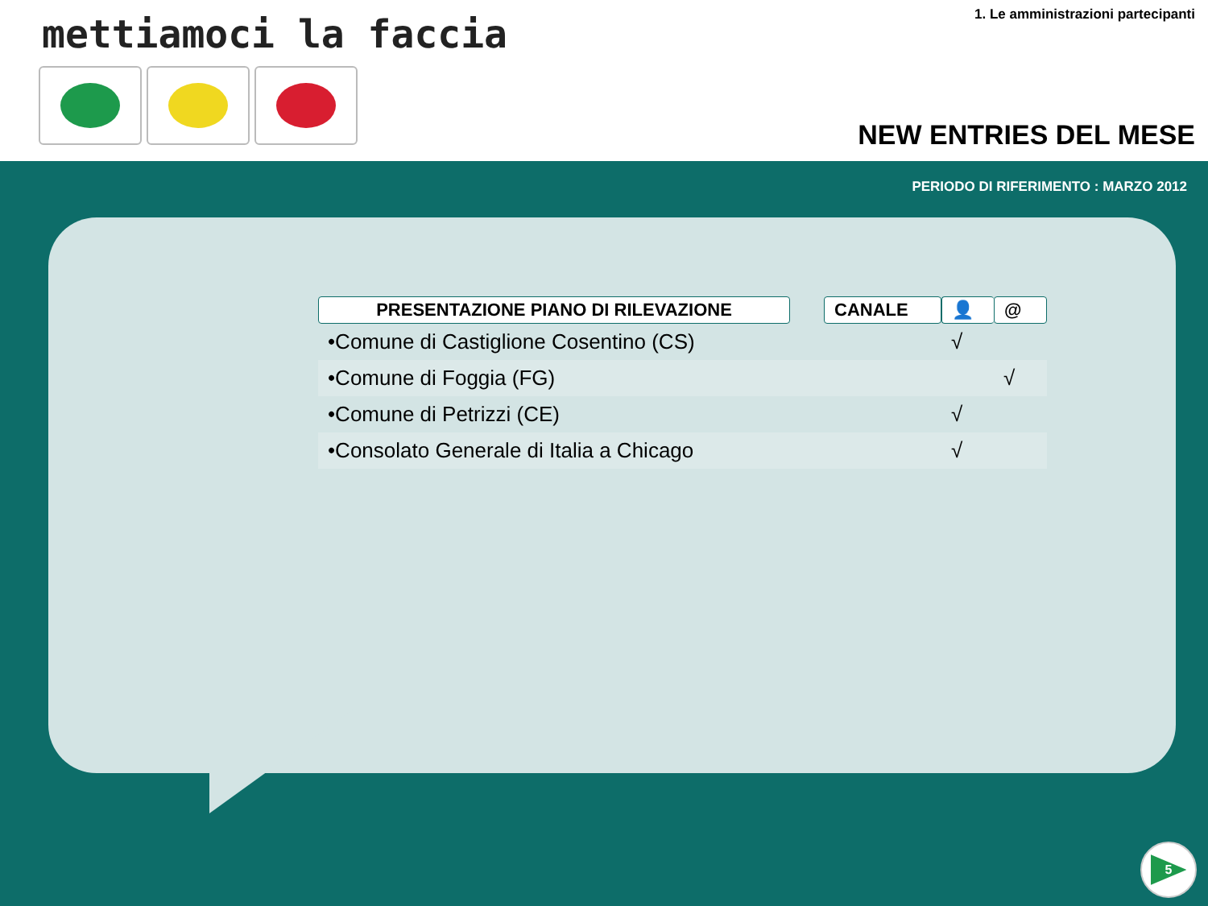mettiamoci la faccia
1. Le amministrazioni partecipanti
NEW ENTRIES DEL MESE
PERIODO DI RIFERIMENTO : MARZO 2012
| PRESENTAZIONE PIANO DI RILEVAZIONE | | CANALE | 👤 | @ |
| --- | --- | --- | --- | --- |
| •Comune di Castiglione Cosentino (CS) | | | √ | |
| •Comune di Foggia (FG) | | | | √ |
| •Comune di Petrizzi (CE) | | | √ | |
| •Consolato Generale di Italia a Chicago | | | √ | |
5